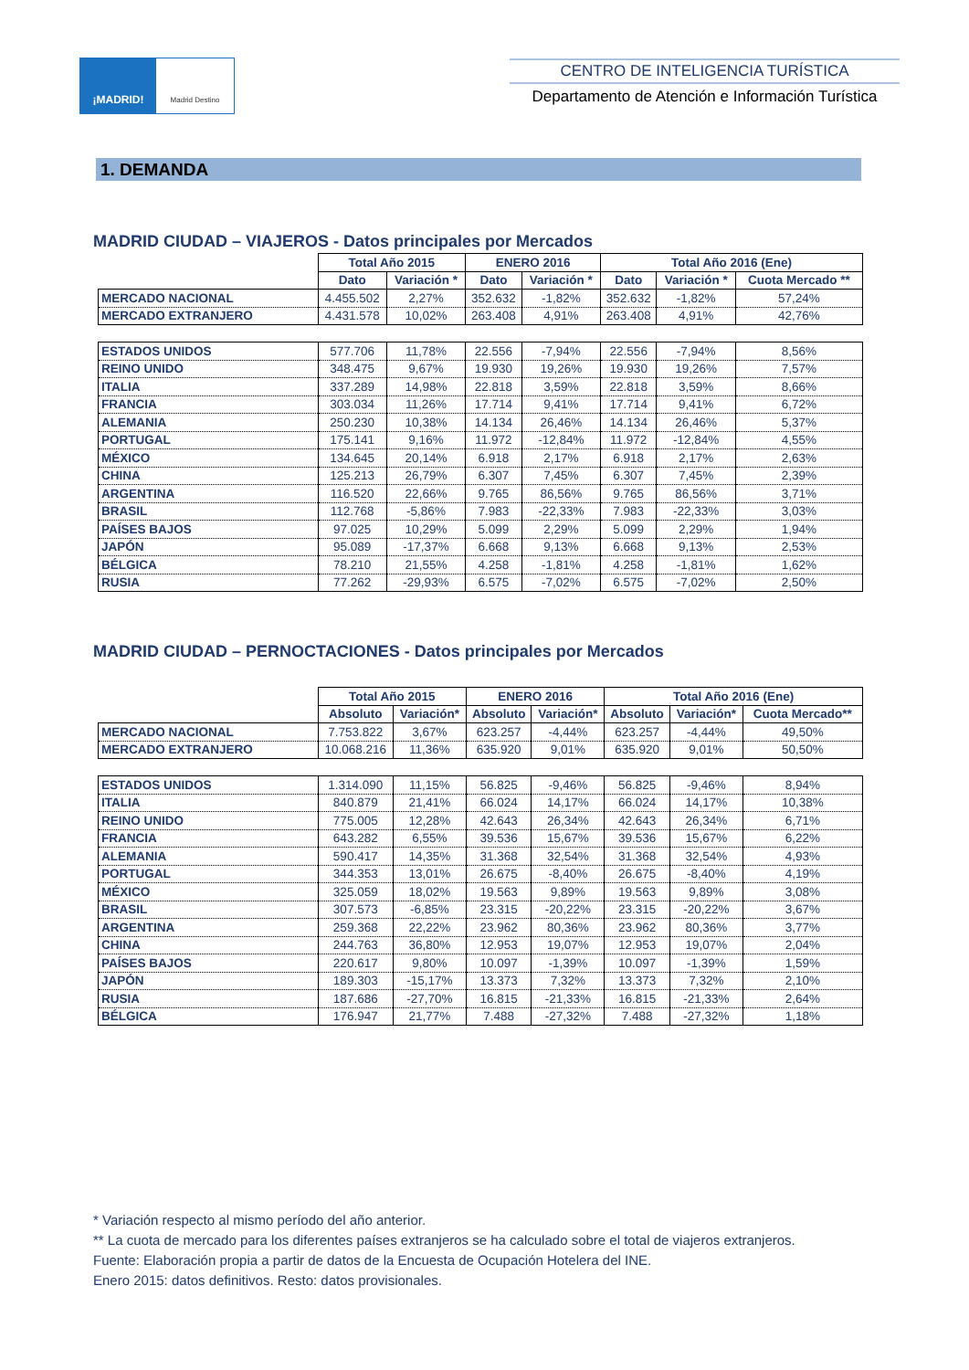¡MADRID!
Madrid Destino
CENTRO DE INTELIGENCIA TURÍSTICA
Departamento de Atención e Información Turística
1. DEMANDA
MADRID CIUDAD – VIAJEROS - Datos principales por Mercados
| | Total Año 2015 | | ENERO 2016 | | Total Año 2016 (Ene) | | |
| --- | --- | --- | --- | --- | --- | --- | --- |
| | Dato | Variación * | Dato | Variación * | Dato | Variación * | Cuota Mercado ** |
| MERCADO NACIONAL | 4.455.502 | 2,27% | 352.632 | -1,82% | 352.632 | -1,82% | 57,24% |
| MERCADO EXTRANJERO | 4.431.578 | 10,02% | 263.408 | 4,91% | 263.408 | 4,91% | 42,76% |
| ESTADOS UNIDOS | 577.706 | 11,78% | 22.556 | -7,94% | 22.556 | -7,94% | 8,56% |
| REINO UNIDO | 348.475 | 9,67% | 19.930 | 19,26% | 19.930 | 19,26% | 7,57% |
| ITALIA | 337.289 | 14,98% | 22.818 | 3,59% | 22.818 | 3,59% | 8,66% |
| FRANCIA | 303.034 | 11,26% | 17.714 | 9,41% | 17.714 | 9,41% | 6,72% |
| ALEMANIA | 250.230 | 10,38% | 14.134 | 26,46% | 14.134 | 26,46% | 5,37% |
| PORTUGAL | 175.141 | 9,16% | 11.972 | -12,84% | 11.972 | -12,84% | 4,55% |
| MÉXICO | 134.645 | 20,14% | 6.918 | 2,17% | 6.918 | 2,17% | 2,63% |
| CHINA | 125.213 | 26,79% | 6.307 | 7,45% | 6.307 | 7,45% | 2,39% |
| ARGENTINA | 116.520 | 22,66% | 9.765 | 86,56% | 9.765 | 86,56% | 3,71% |
| BRASIL | 112.768 | -5,86% | 7.983 | -22,33% | 7.983 | -22,33% | 3,03% |
| PAÍSES BAJOS | 97.025 | 10,29% | 5.099 | 2,29% | 5.099 | 2,29% | 1,94% |
| JAPÓN | 95.089 | -17,37% | 6.668 | 9,13% | 6.668 | 9,13% | 2,53% |
| BÉLGICA | 78.210 | 21,55% | 4.258 | -1,81% | 4.258 | -1,81% | 1,62% |
| RUSIA | 77.262 | -29,93% | 6.575 | -7,02% | 6.575 | -7,02% | 2,50% |
MADRID CIUDAD – PERNOCTACIONES - Datos principales por Mercados
| | Total Año 2015 | | ENERO 2016 | | Total Año 2016 (Ene) | | |
| --- | --- | --- | --- | --- | --- | --- | --- |
| | Absoluto | Variación* | Absoluto | Variación* | Absoluto | Variación* | Cuota Mercado** |
| MERCADO NACIONAL | 7.753.822 | 3,67% | 623.257 | -4,44% | 623.257 | -4,44% | 49,50% |
| MERCADO EXTRANJERO | 10.068.216 | 11,36% | 635.920 | 9,01% | 635.920 | 9,01% | 50,50% |
| ESTADOS UNIDOS | 1.314.090 | 11,15% | 56.825 | -9,46% | 56.825 | -9,46% | 8,94% |
| ITALIA | 840.879 | 21,41% | 66.024 | 14,17% | 66.024 | 14,17% | 10,38% |
| REINO UNIDO | 775.005 | 12,28% | 42.643 | 26,34% | 42.643 | 26,34% | 6,71% |
| FRANCIA | 643.282 | 6,55% | 39.536 | 15,67% | 39.536 | 15,67% | 6,22% |
| ALEMANIA | 590.417 | 14,35% | 31.368 | 32,54% | 31.368 | 32,54% | 4,93% |
| PORTUGAL | 344.353 | 13,01% | 26.675 | -8,40% | 26.675 | -8,40% | 4,19% |
| MÉXICO | 325.059 | 18,02% | 19.563 | 9,89% | 19.563 | 9,89% | 3,08% |
| BRASIL | 307.573 | -6,85% | 23.315 | -20,22% | 23.315 | -20,22% | 3,67% |
| ARGENTINA | 259.368 | 22,22% | 23.962 | 80,36% | 23.962 | 80,36% | 3,77% |
| CHINA | 244.763 | 36,80% | 12.953 | 19,07% | 12.953 | 19,07% | 2,04% |
| PAÍSES BAJOS | 220.617 | 9,80% | 10.097 | -1,39% | 10.097 | -1,39% | 1,59% |
| JAPÓN | 189.303 | -15,17% | 13.373 | 7,32% | 13.373 | 7,32% | 2,10% |
| RUSIA | 187.686 | -27,70% | 16.815 | -21,33% | 16.815 | -21,33% | 2,64% |
| BÉLGICA | 176.947 | 21,77% | 7.488 | -27,32% | 7.488 | -27,32% | 1,18% |
* Variación respecto al mismo período del año anterior.
** La cuota de mercado para los diferentes países extranjeros se ha calculado sobre el total de viajeros extranjeros.
Fuente: Elaboración propia a partir de datos de la Encuesta de Ocupación Hotelera del INE.
Enero 2015: datos definitivos. Resto: datos provisionales.